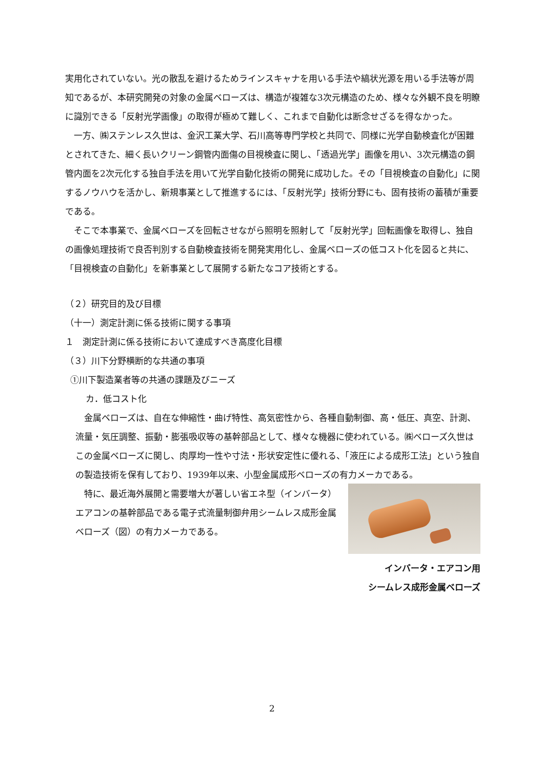実用化されていない。光の散乱を避けるためラインスキャナを用いる手法や縞状光源を用いる手法等が周知であるが、本研究開発の対象の金属ベローズは、構造が複雑な3次元構造のため、様々な外観不良を明瞭に識別できる「反射光学画像」の取得が極めて難しく、これまで自動化は断念せざるを得なかった。
一方、㈱ステンレス久世は、金沢工業大学、石川高等専門学校と共同で、同様に光学自動検査化が困難とされてきた、細く長いクリーン鋼管内面傷の目視検査に関し、「透過光学」画像を用い、3次元構造の鋼管内面を2次元化する独自手法を用いて光学自動化技術の開発に成功した。その「目視検査の自動化」に関するノウハウを活かし、新規事業として推進するには、「反射光学」技術分野にも、固有技術の蓄積が重要である。
そこで本事業で、金属ベローズを回転させながら照明を照射して「反射光学」回転画像を取得し、独自の画像処理技術で良否判別する自動検査技術を開発実用化し、金属ベローズの低コスト化を図ると共に、「目視検査の自動化」を新事業として展開する新たなコア技術とする。
（２）研究目的及び目標
（十一）測定計測に係る技術に関する事項
１　測定計測に係る技術において達成すべき高度化目標
（３）川下分野横断的な共通の事項
①川下製造業者等の共通の課題及びニーズ
カ．低コスト化
金属ベローズは、自在な伸縮性・曲げ特性、高気密性から、各種自動制御、高・低圧、真空、計測、流量・気圧調整、振動・膨張吸収等の基幹部品として、様々な機器に使われている。㈱ベローズ久世はこの金属ベローズに関し、肉厚均一性や寸法・形状安定性に優れる、「液圧による成形工法」という独自の製造技術を保有しており、1939年以来、小型金属成形ベローズの有力メーカである。
特に、最近海外展開と需要増大が著しい省エネ型（インバータ）エアコンの基幹部品である電子式流量制御弁用シームレス成形金属ベローズ（図）の有力メーカである。
インバータ・エアコン用　
シームレス成形金属ベローズ
2